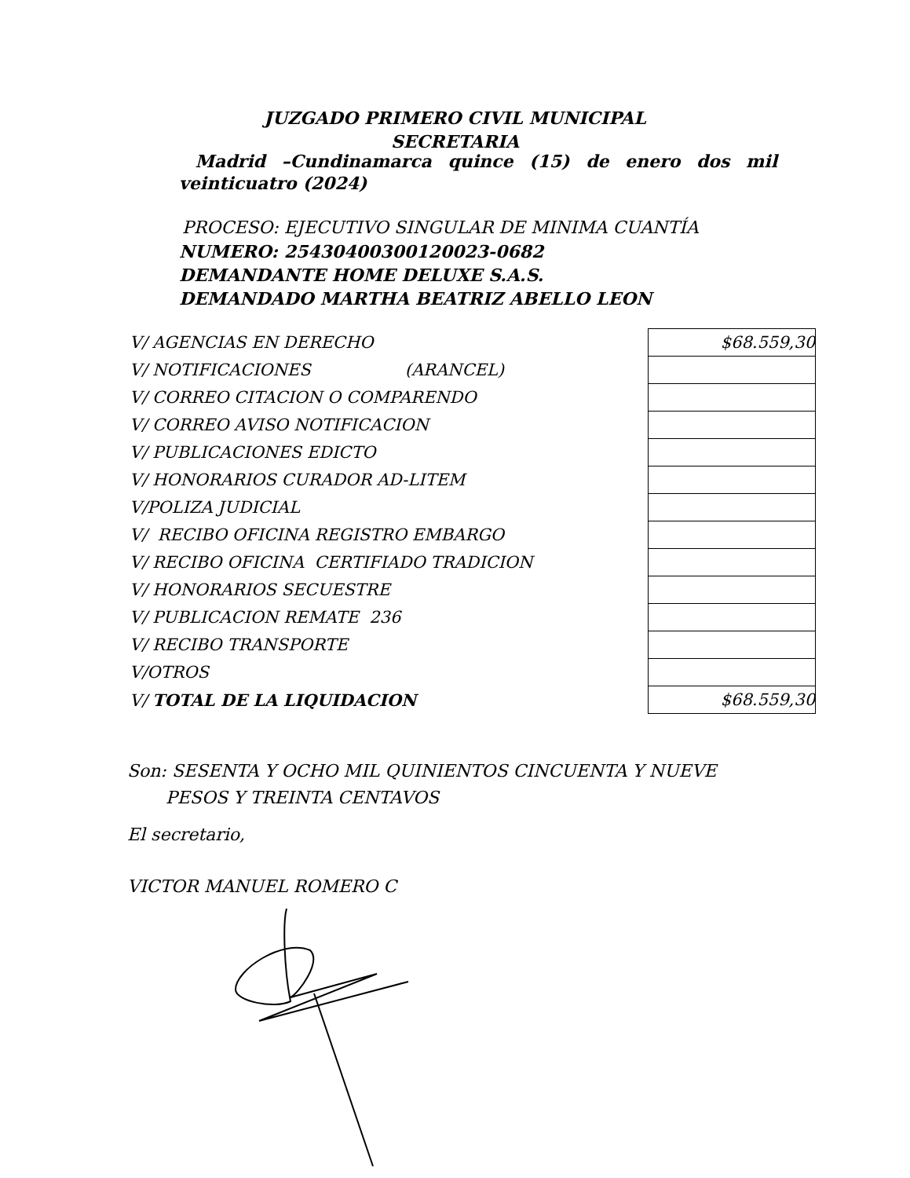JUZGADO PRIMERO CIVIL MUNICIPAL
SECRETARIA
Madrid –Cundinamarca quince (15) de enero dos mil
veinticuatro (2024)
PROCESO: EJECUTIVO SINGULAR DE MINIMA CUANTÍA
NUMERO: 25430400300120023-0682
DEMANDANTE HOME DELUXE S.A.S.
DEMANDADO MARTHA BEATRIZ ABELLO LEON
| V/ AGENCIAS EN DERECHO | | $68.559,30 |
| V/ NOTIFICACIONES (ARANCEL) | | |
| V/ CORREO CITACION O COMPARENDO | | |
| V/ CORREO AVISO NOTIFICACION | | |
| V/ PUBLICACIONES EDICTO | | |
| V/ HONORARIOS CURADOR AD-LITEM | | |
| V/POLIZA JUDICIAL | | |
| V/ RECIBO OFICINA REGISTRO EMBARGO | | |
| V/ RECIBO OFICINA CERTIFIADO TRADICION | | |
| V/ HONORARIOS SECUESTRE | | |
| V/ PUBLICACION REMATE 236 | | |
| V/ RECIBO TRANSPORTE | | |
| V/OTROS | | |
| V/ TOTAL DE LA LIQUIDACION | | $68.559,30 |
Son: SESENTA Y OCHO MIL QUINIENTOS CINCUENTA Y NUEVE
PESOS Y TREINTA CENTAVOS
El secretario,
VICTOR MANUEL ROMERO C